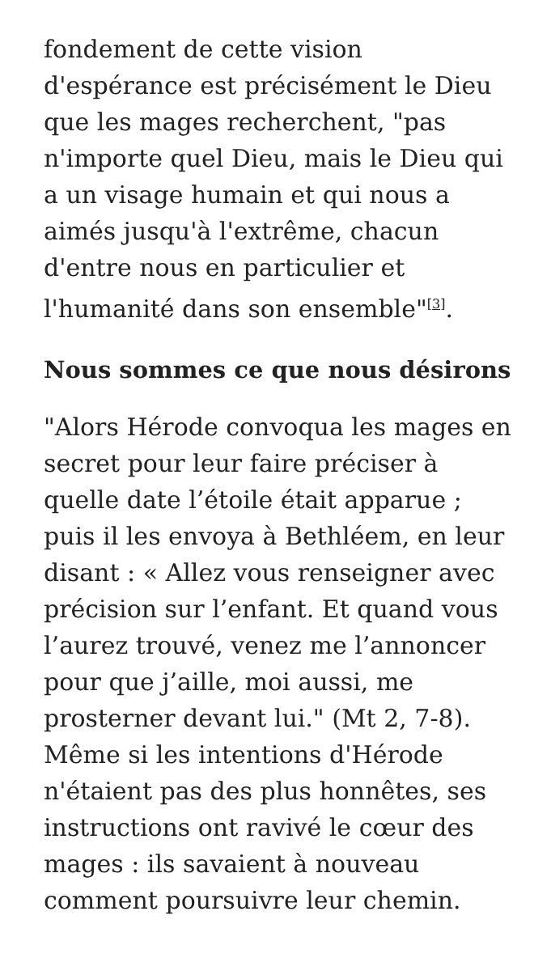fondement de cette vision d'espérance est précisément le Dieu que les mages recherchent, "pas n'importe quel Dieu, mais le Dieu qui a un visage humain et qui nous a aimés jusqu'à l'extrême, chacun d'entre nous en particulier et l'humanité dans son ensemble"<sup>[3]</sup>.
Nous sommes ce que nous désirons
"Alors Hérode convoqua les mages en secret pour leur faire préciser à quelle date l’étoile était apparue ; puis il les envoya à Bethléem, en leur disant : « Allez vous renseigner avec précision sur l’enfant. Et quand vous l’aurez trouvé, venez me l’annoncer pour que j’aille, moi aussi, me prosterner devant lui." (Mt 2, 7-8). Même si les intentions d'Hérode n'étaient pas des plus honnêtes, ses instructions ont ravivé le cœur des mages : ils savaient à nouveau comment poursuivre leur chemin.